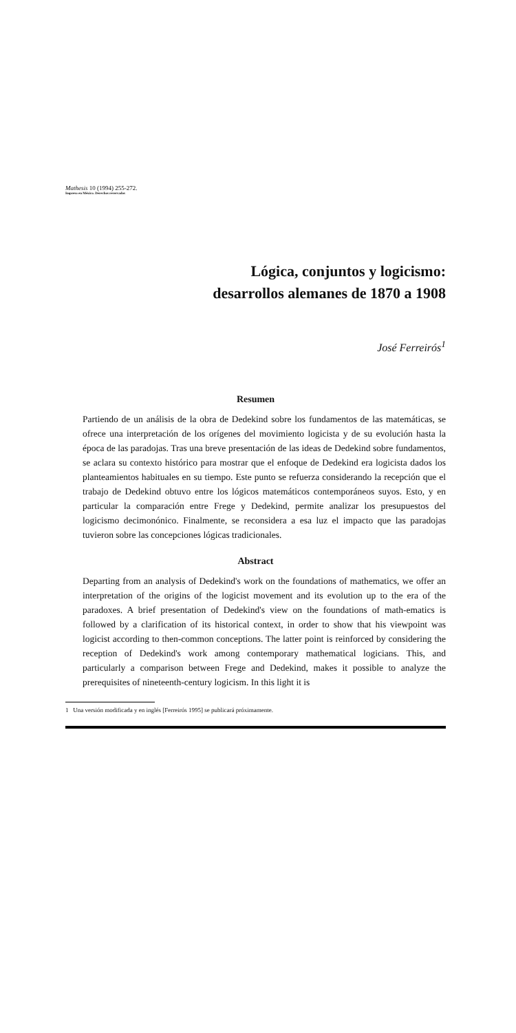Mathesis 10 (1994) 255-272.
Impreso en México. Derechos reservados
Lógica, conjuntos y logicismo:
desarrollos alemanes de 1870 a 1908
José Ferreirós<sup>1</sup>
Resumen
Partiendo de un análisis de la obra de Dedekind sobre los fundamentos de las matemáticas, se ofrece una interpretación de los orígenes del movimiento logicista y de su evolución hasta la época de las paradojas. Tras una breve presentación de las ideas de Dedekind sobre fundamentos, se aclara su contexto histórico para mostrar que el enfoque de Dedekind era logicista dados los planteamientos habituales en su tiempo. Este punto se refuerza considerando la recepción que el trabajo de Dedekind obtuvo entre los lógicos matemáticos contemporáneos suyos. Esto, y en particular la comparación entre Frege y Dedekind, permite analizar los presupuestos del logicismo decimonónico. Finalmente, se reconsidera a esa luz el impacto que las paradojas tuvieron sobre las concepciones lógicas tradicionales.
Abstract
Departing from an analysis of Dedekind's work on the foundations of mathematics, we offer an interpretation of the origins of the logicist movement and its evolution up to the era of the paradoxes. A brief presentation of Dedekind's view on the foundations of math-ematics is followed by a clarification of its historical context, in order to show that his viewpoint was logicist according to then-common conceptions. The latter point is reinforced by considering the reception of Dedekind's work among contemporary mathematical logicians. This, and particularly a comparison between Frege and Dedekind, makes it possible to analyze the prerequisites of nineteenth-century logicism. In this light it is
1 Una versión modificada y en inglés [Ferreirós 1995] se publicará próximamente.